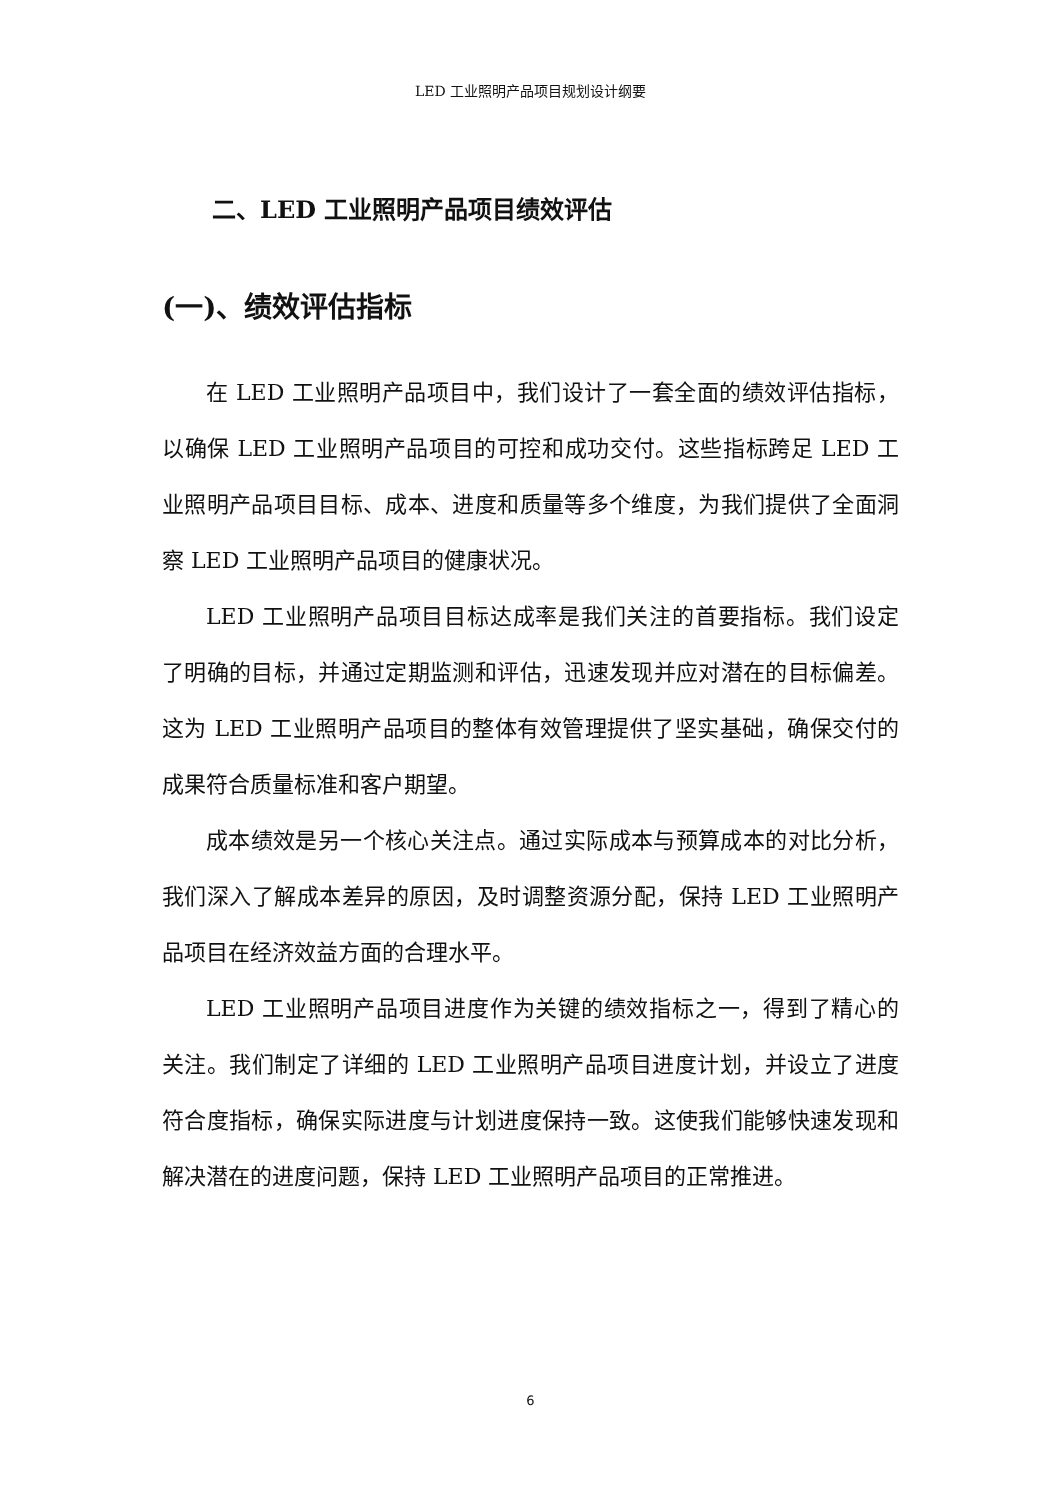LED 工业照明产品项目规划设计纲要
二、LED 工业照明产品项目绩效评估
(一)、绩效评估指标
在 LED 工业照明产品项目中，我们设计了一套全面的绩效评估指标，以确保 LED 工业照明产品项目的可控和成功交付。这些指标跨足 LED 工业照明产品项目目标、成本、进度和质量等多个维度，为我们提供了全面洞察 LED 工业照明产品项目的健康状况。
LED 工业照明产品项目目标达成率是我们关注的首要指标。我们设定了明确的目标，并通过定期监测和评估，迅速发现并应对潜在的目标偏差。这为 LED 工业照明产品项目的整体有效管理提供了坚实基础，确保交付的成果符合质量标准和客户期望。
成本绩效是另一个核心关注点。通过实际成本与预算成本的对比分析，我们深入了解成本差异的原因，及时调整资源分配，保持 LED 工业照明产品项目在经济效益方面的合理水平。
LED 工业照明产品项目进度作为关键的绩效指标之一，得到了精心的关注。我们制定了详细的 LED 工业照明产品项目进度计划，并设立了进度符合度指标，确保实际进度与计划进度保持一致。这使我们能够快速发现和解决潜在的进度问题，保持 LED 工业照明产品项目的正常推进。
6